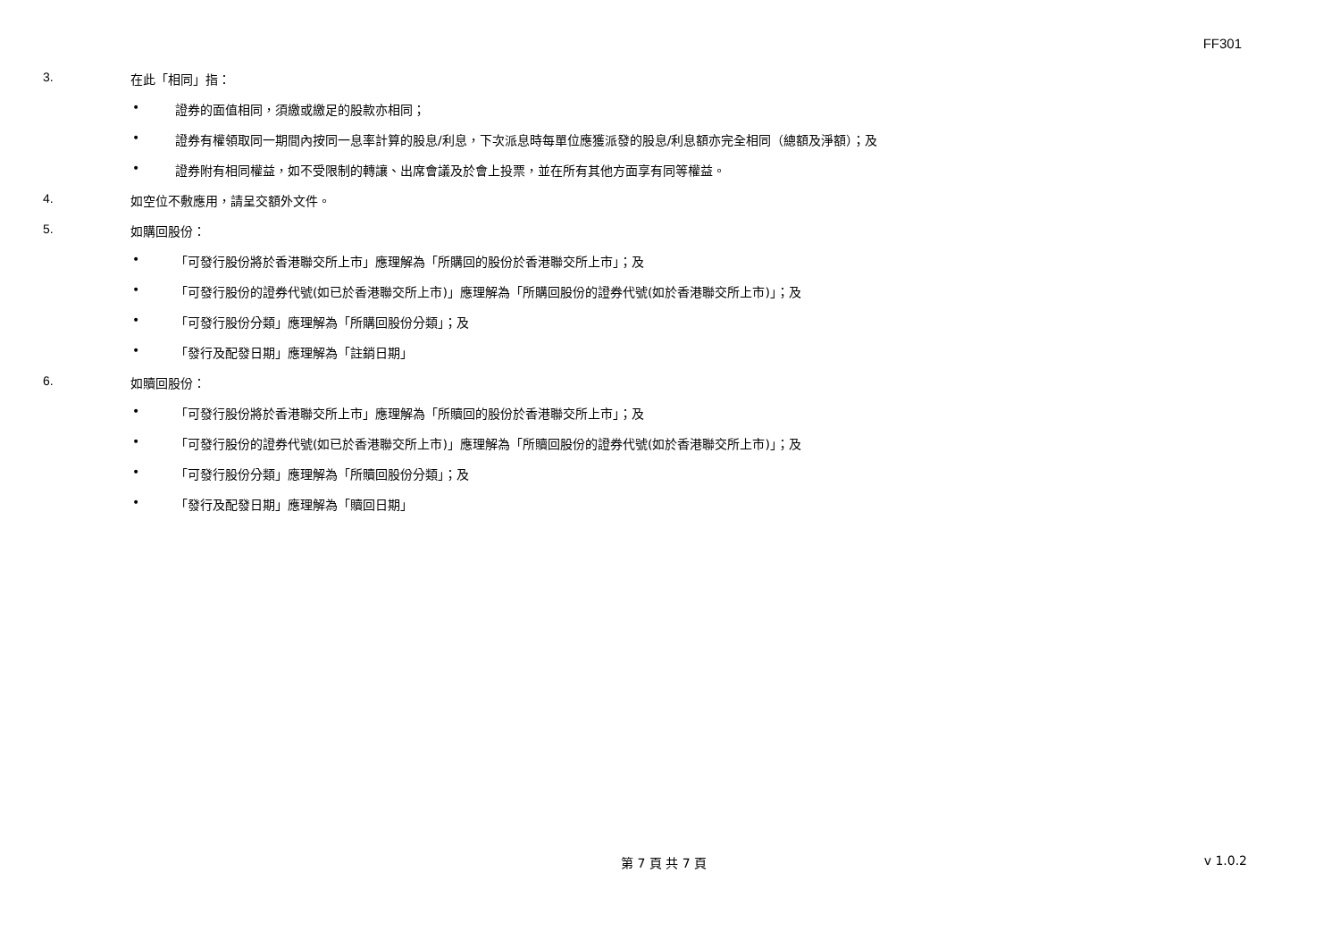FF301
3. 在此「相同」指：
• 證券的面值相同，須繳或繳足的股款亦相同；
• 證券有權領取同一期間內按同一息率計算的股息/利息，下次派息時每單位應獲派發的股息/利息額亦完全相同（總額及淨額）；及
• 證券附有相同權益，如不受限制的轉讓、出席會議及於會上投票，並在所有其他方面享有同等權益。
4. 如空位不敷應用，請呈交額外文件。
5. 如購回股份：
• 「可發行股份將於香港聯交所上市」應理解為「所購回的股份於香港聯交所上市」；及
• 「可發行股份的證券代號(如已於香港聯交所上市)」應理解為「所購回股份的證券代號(如於香港聯交所上市)」；及
• 「可發行股份分類」應理解為「所購回股份分類」；及
• 「發行及配發日期」應理解為「註銷日期」
6. 如贖回股份：
• 「可發行股份將於香港聯交所上市」應理解為「所贖回的股份於香港聯交所上市」；及
• 「可發行股份的證券代號(如已於香港聯交所上市)」應理解為「所贖回股份的證券代號(如於香港聯交所上市)」；及
• 「可發行股份分類」應理解為「所贖回股份分類」；及
• 「發行及配發日期」應理解為「贖回日期」
第 7 頁 共 7 頁 v 1.0.2